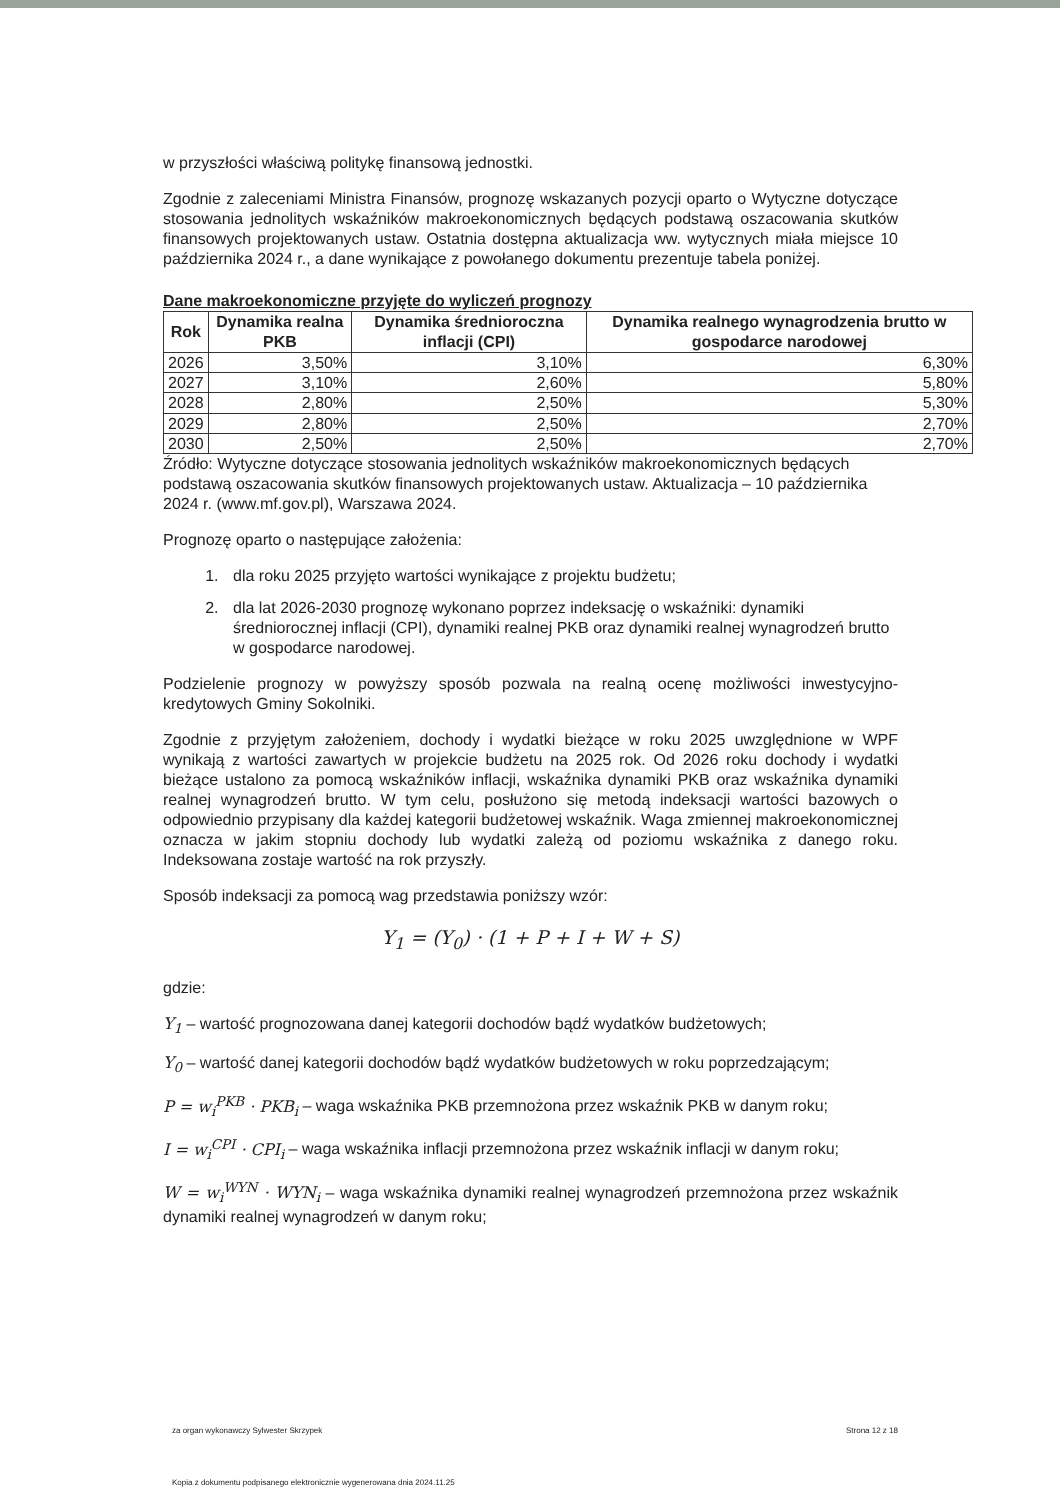w przyszłości właściwą politykę finansową jednostki.
Zgodnie z zaleceniami Ministra Finansów, prognozę wskazanych pozycji oparto o Wytyczne dotyczące stosowania jednolitych wskaźników makroekonomicznych będących podstawą oszacowania skutków finansowych projektowanych ustaw. Ostatnia dostępna aktualizacja ww. wytycznych miała miejsce 10 października 2024 r., a dane wynikające z powołanego dokumentu prezentuje tabela poniżej.
Dane makroekonomiczne przyjęte do wyliczeń prognozy
| Rok | Dynamika realna PKB | Dynamika średnioroczna inflacji (CPI) | Dynamika realnego wynagrodzenia brutto w gospodarce narodowej |
| --- | --- | --- | --- |
| 2026 | 3,50% | 3,10% | 6,30% |
| 2027 | 3,10% | 2,60% | 5,80% |
| 2028 | 2,80% | 2,50% | 5,30% |
| 2029 | 2,80% | 2,50% | 2,70% |
| 2030 | 2,50% | 2,50% | 2,70% |
Źródło: Wytyczne dotyczące stosowania jednolitych wskaźników makroekonomicznych będących podstawą oszacowania skutków finansowych projektowanych ustaw. Aktualizacja – 10 października 2024 r. (www.mf.gov.pl), Warszawa 2024.
Prognozę oparto o następujące założenia:
1. dla roku 2025 przyjęto wartości wynikające z projektu budżetu;
2. dla lat 2026-2030 prognozę wykonano poprzez indeksację o wskaźniki: dynamiki średniorocznej inflacji (CPI), dynamiki realnej PKB oraz dynamiki realnej wynagrodzeń brutto w gospodarce narodowej.
Podzielenie prognozy w powyższy sposób pozwala na realną ocenę możliwości inwestycyjno-kredytowych Gminy Sokolniki.
Zgodnie z przyjętym założeniem, dochody i wydatki bieżące w roku 2025 uwzględnione w WPF wynikają z wartości zawartych w projekcie budżetu na 2025 rok. Od 2026 roku dochody i wydatki bieżące ustalono za pomocą wskaźników inflacji, wskaźnika dynamiki PKB oraz wskaźnika dynamiki realnej wynagrodzeń brutto. W tym celu, posłużono się metodą indeksacji wartości bazowych o odpowiednio przypisany dla każdej kategorii budżetowej wskaźnik. Waga zmiennej makroekonomicznej oznacza w jakim stopniu dochody lub wydatki zależą od poziomu wskaźnika z danego roku. Indeksowana zostaje wartość na rok przyszły.
Sposób indeksacji za pomocą wag przedstawia poniższy wzór:
Y<sub>1</sub> = (Y<sub>0</sub>) · (1 + P + I + W + S)
gdzie:
Y<sub>1</sub> – wartość prognozowana danej kategorii dochodów bądź wydatków budżetowych;
Y<sub>0</sub> – wartość danej kategorii dochodów bądź wydatków budżetowych w roku poprzedzającym;
P = w<sub>i</sub><sup>PKB</sup> · PKB<sub>i</sub> – waga wskaźnika PKB przemnożona przez wskaźnik PKB w danym roku;
I = w<sub>i</sub><sup>CPI</sup> · CPI<sub>i</sub> – waga wskaźnika inflacji przemnożona przez wskaźnik inflacji w danym roku;
W = w<sub>i</sub><sup>WYN</sup> · WYN<sub>i</sub> – waga wskaźnika dynamiki realnej wynagrodzeń przemnożona przez wskaźnik dynamiki realnej wynagrodzeń w danym roku;
za organ wykonawczy Sylwester Skrzypek Strona 12 z 18
Kopia z dokumentu podpisanego elektronicznie wygenerowana dnia 2024.11.25